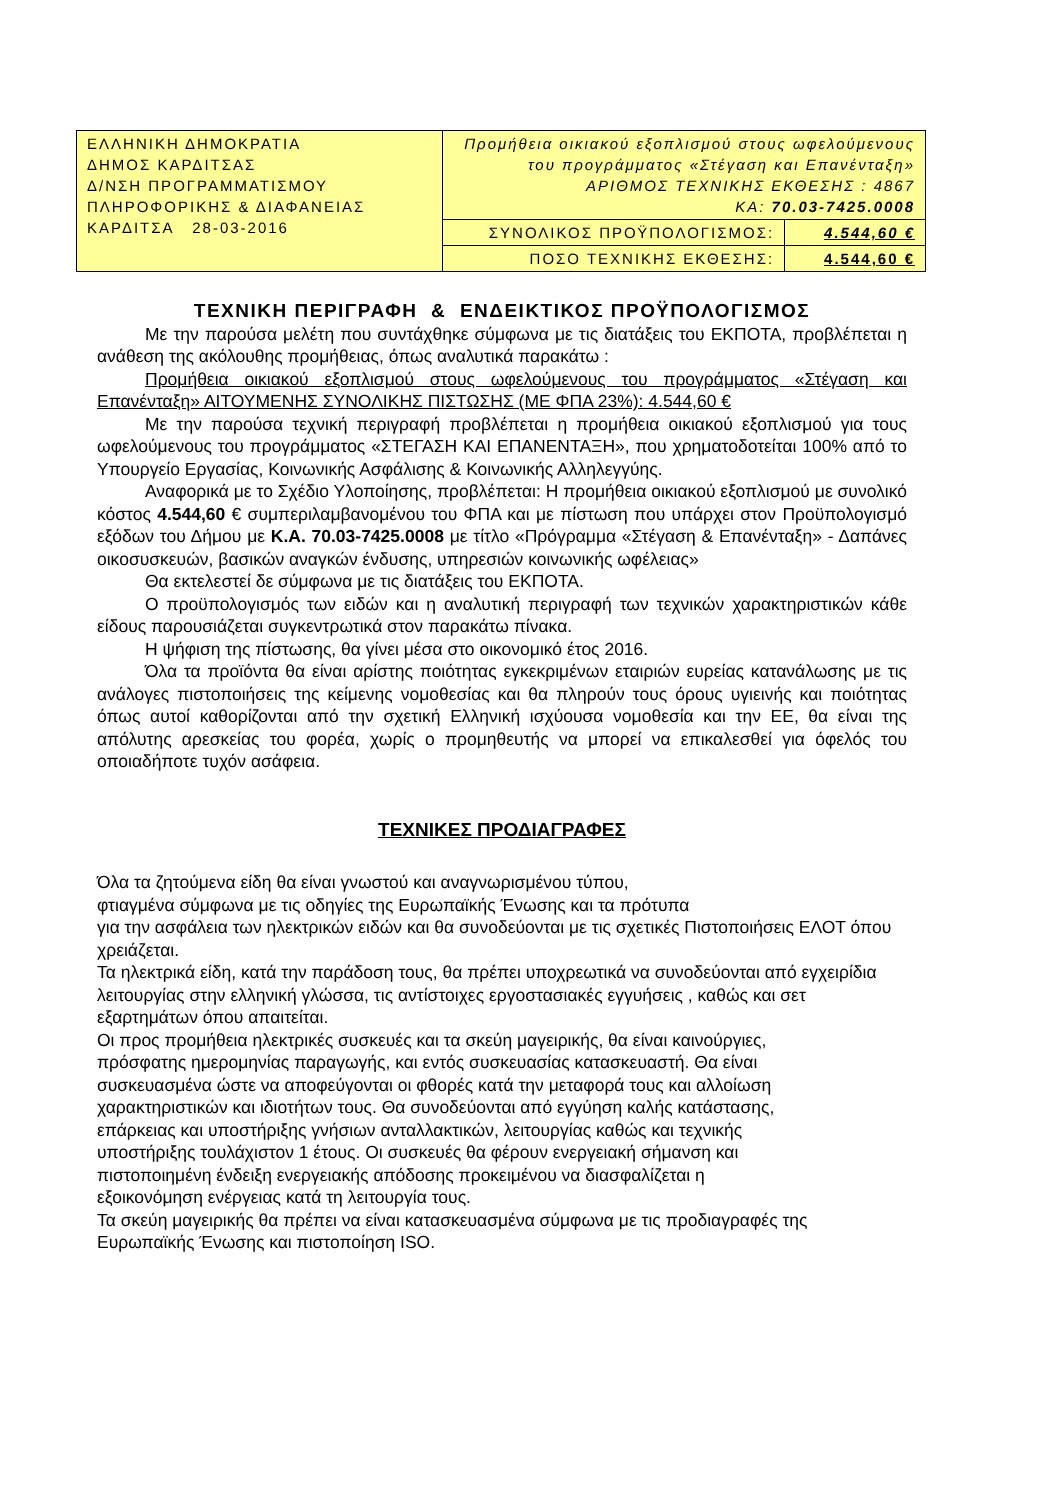| ΕΛΛΗΝΙΚΗ ΔΗΜΟΚΡΑΤΙΑ ΔΗΜΟΣ ΚΑΡΔΙΤΣΑΣ Δ/ΝΣΗ ΠΡΟΓΡΑΜΜΑΤΙΣΜΟΥ ΠΛΗΡΟΦΟΡΙΚΗΣ & ΔΙΑΦΑΝΕΙΑΣ ΚΑΡΔΙΤΣΑ 28-03-2016 | Προμήθεια οικιακού εξοπλισμού στους ωφελούμενους του προγράμματος «Στέγαση και Επανένταξη» ΑΡΙΘΜΟΣ ΤΕΧΝΙΚΗΣ ΕΚΘΕΣΗΣ : 4867 ΚΑ: 70.03-7425.0008 | |
| | ΣΥΝΟΛΙΚΟΣ ΠΡΟΫΠΟΛΟΓΙΣΜΟΣ: | 4.544,60 € |
| | ΠΟΣΟ ΤΕΧΝΙΚΗΣ ΕΚΘΕΣΗΣ: | 4.544,60 € |
ΤΕΧΝΙΚΗ ΠΕΡΙΓΡΑΦΗ & ΕΝΔΕΙΚΤΙΚΟΣ ΠΡΟΫΠΟΛΟΓΙΣΜΟΣ
Με την παρούσα μελέτη που συντάχθηκε σύμφωνα με τις διατάξεις του ΕΚΠΟΤΑ, προβλέπεται η ανάθεση της ακόλουθης προμήθειας, όπως αναλυτικά παρακάτω :
Προμήθεια οικιακού εξοπλισμού στους ωφελούμενους του προγράμματος «Στέγαση και Επανένταξη» ΑΙΤΟΥΜΕΝΗΣ ΣΥΝΟΛΙΚΗΣ ΠΙΣΤΩΣΗΣ (ΜΕ ΦΠΑ 23%): 4.544,60 €
Με την παρούσα τεχνική περιγραφή προβλέπεται η προμήθεια οικιακού εξοπλισμού για τους ωφελούμενους του προγράμματος «ΣΤΕΓΑΣΗ ΚΑΙ ΕΠΑΝΕΝΤΑΞΗ», που χρηματοδοτείται 100% από το Υπουργείο Εργασίας, Κοινωνικής Ασφάλισης & Κοινωνικής Αλληλεγγύης.
Αναφορικά με το Σχέδιο Υλοποίησης, προβλέπεται: Η προμήθεια οικιακού εξοπλισμού με συνολικό κόστος 4.544,60 € συμπεριλαμβανομένου του ΦΠΑ και με πίστωση που υπάρχει στον Προϋπολογισμό εξόδων του Δήμου με Κ.Α. 70.03-7425.0008 με τίτλο «Πρόγραμμα «Στέγαση & Επανένταξη» - Δαπάνες οικοσυσκευών, βασικών αναγκών ένδυσης, υπηρεσιών κοινωνικής ωφέλειας»
Θα εκτελεστεί δε σύμφωνα με τις διατάξεις του ΕΚΠΟΤΑ.
Ο προϋπολογισμός των ειδών και η αναλυτική περιγραφή των τεχνικών χαρακτηριστικών κάθε είδους παρουσιάζεται συγκεντρωτικά στον παρακάτω πίνακα.
Η ψήφιση της πίστωσης, θα γίνει μέσα στο οικονομικό έτος 2016.
Όλα τα προϊόντα θα είναι αρίστης ποιότητας εγκεκριμένων εταιριών ευρείας κατανάλωσης με τις ανάλογες πιστοποιήσεις της κείμενης νομοθεσίας και θα πληρούν τους όρους υγιεινής και ποιότητας όπως αυτοί καθορίζονται από την σχετική Ελληνική ισχύουσα νομοθεσία και την ΕΕ, θα είναι της απόλυτης αρεσκείας του φορέα, χωρίς ο προμηθευτής να μπορεί να επικαλεσθεί για όφελός του οποιαδήποτε τυχόν ασάφεια.
ΤΕΧΝΙΚΕΣ ΠΡΟΔΙΑΓΡΑΦΕΣ
Όλα τα ζητούμενα είδη θα είναι γνωστού και αναγνωρισμένου τύπου,
φτιαγμένα σύμφωνα με τις οδηγίες της Ευρωπαϊκής Ένωσης και τα πρότυπα
για την ασφάλεια των ηλεκτρικών ειδών και θα συνοδεύονται με τις σχετικές Πιστοποιήσεις ΕΛΟΤ όπου χρειάζεται.
Τα ηλεκτρικά είδη, κατά την παράδοση τους, θα πρέπει υποχρεωτικά να συνοδεύονται από εγχειρίδια λειτουργίας στην ελληνική γλώσσα, τις αντίστοιχες εργοστασιακές εγγυήσεις , καθώς και σετ εξαρτημάτων όπου απαιτείται.
Οι προς προμήθεια ηλεκτρικές συσκευές και τα σκεύη μαγειρικής, θα είναι καινούργιες,
πρόσφατης ημερομηνίας παραγωγής, και εντός συσκευασίας κατασκευαστή. Θα είναι
συσκευασμένα ώστε να αποφεύγονται οι φθορές κατά την μεταφορά τους και αλλοίωση
χαρακτηριστικών και ιδιοτήτων τους. Θα συνοδεύονται από εγγύηση καλής κατάστασης,
επάρκειας και υποστήριξης γνήσιων ανταλλακτικών, λειτουργίας καθώς και τεχνικής
υποστήριξης τουλάχιστον 1 έτους. Οι συσκευές θα φέρουν ενεργειακή σήμανση και
πιστοποιημένη ένδειξη ενεργειακής απόδοσης προκειμένου να διασφαλίζεται η
εξοικονόμηση ενέργειας κατά τη λειτουργία τους.
Τα σκεύη μαγειρικής θα πρέπει να είναι κατασκευασμένα σύμφωνα με τις προδιαγραφές της Ευρωπαϊκής Ένωσης και πιστοποίηση ISO.